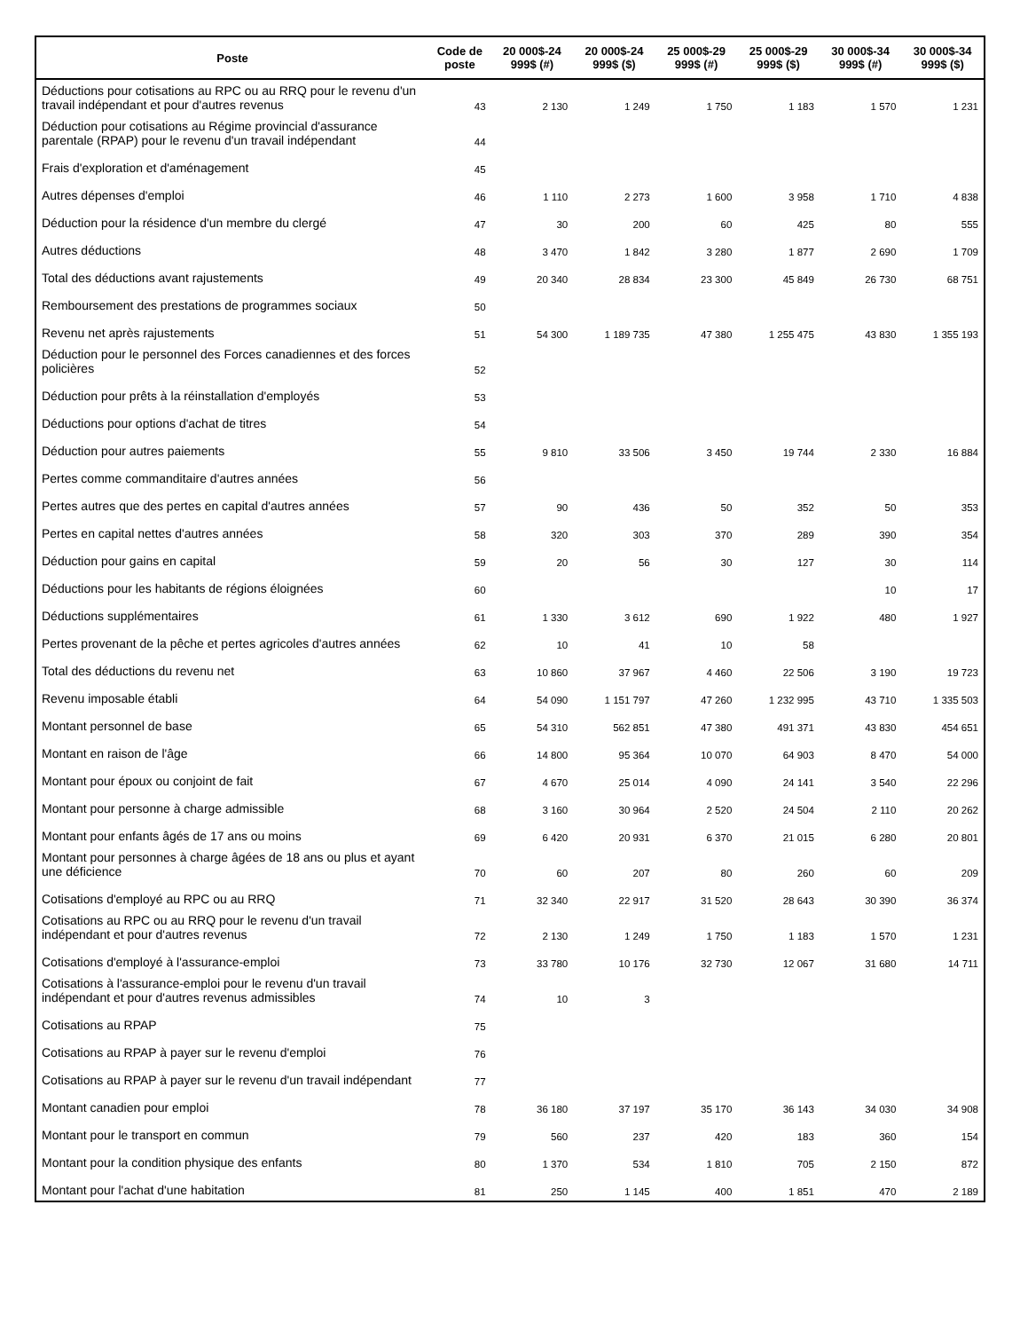| Poste | Code de poste | 20 000$-24 999$ (#) | 20 000$-24 999$ ($) | 25 000$-29 999$ (#) | 25 000$-29 999$ ($) | 30 000$-34 999$ (#) | 30 000$-34 999$ ($) |
| --- | --- | --- | --- | --- | --- | --- | --- |
| Déductions pour cotisations au RPC ou au RRQ pour le revenu d'un travail indépendant et pour d'autres revenus | 43 | 2 130 | 1 249 | 1 750 | 1 183 | 1 570 | 1 231 |
| Déduction pour cotisations au Régime provincial d'assurance parentale (RPAP) pour le revenu d'un travail indépendant | 44 | | | | | | |
| Frais d'exploration et d'aménagement | 45 | | | | | | |
| Autres dépenses d'emploi | 46 | 1 110 | 2 273 | 1 600 | 3 958 | 1 710 | 4 838 |
| Déduction pour la résidence d'un membre du clergé | 47 | 30 | 200 | 60 | 425 | 80 | 555 |
| Autres déductions | 48 | 3 470 | 1 842 | 3 280 | 1 877 | 2 690 | 1 709 |
| Total des déductions avant rajustements | 49 | 20 340 | 28 834 | 23 300 | 45 849 | 26 730 | 68 751 |
| Remboursement des prestations de programmes sociaux | 50 | | | | | | |
| Revenu net après rajustements | 51 | 54 300 | 1 189 735 | 47 380 | 1 255 475 | 43 830 | 1 355 193 |
| Déduction pour le personnel des Forces canadiennes et des forces policières | 52 | | | | | | |
| Déduction pour prêts à la réinstallation d'employés | 53 | | | | | | |
| Déductions pour options d'achat de titres | 54 | | | | | | |
| Déduction pour autres paiements | 55 | 9 810 | 33 506 | 3 450 | 19 744 | 2 330 | 16 884 |
| Pertes comme commanditaire d'autres années | 56 | | | | | | |
| Pertes autres que des pertes en capital d'autres années | 57 | 90 | 436 | 50 | 352 | 50 | 353 |
| Pertes en capital nettes d'autres années | 58 | 320 | 303 | 370 | 289 | 390 | 354 |
| Déduction pour gains en capital | 59 | 20 | 56 | 30 | 127 | 30 | 114 |
| Déductions pour les habitants de régions éloignées | 60 | | | | | 10 | 17 |
| Déductions supplémentaires | 61 | 1 330 | 3 612 | 690 | 1 922 | 480 | 1 927 |
| Pertes provenant de la pêche et pertes agricoles d'autres années | 62 | 10 | 41 | 10 | 58 | | |
| Total des déductions du revenu net | 63 | 10 860 | 37 967 | 4 460 | 22 506 | 3 190 | 19 723 |
| Revenu imposable établi | 64 | 54 090 | 1 151 797 | 47 260 | 1 232 995 | 43 710 | 1 335 503 |
| Montant personnel de base | 65 | 54 310 | 562 851 | 47 380 | 491 371 | 43 830 | 454 651 |
| Montant en raison de l'âge | 66 | 14 800 | 95 364 | 10 070 | 64 903 | 8 470 | 54 000 |
| Montant pour époux ou conjoint de fait | 67 | 4 670 | 25 014 | 4 090 | 24 141 | 3 540 | 22 296 |
| Montant pour personne à charge admissible | 68 | 3 160 | 30 964 | 2 520 | 24 504 | 2 110 | 20 262 |
| Montant pour enfants âgés de 17 ans ou moins | 69 | 6 420 | 20 931 | 6 370 | 21 015 | 6 280 | 20 801 |
| Montant pour personnes à charge âgées de 18 ans ou plus et ayant une déficience | 70 | 60 | 207 | 80 | 260 | 60 | 209 |
| Cotisations d'employé au RPC ou au RRQ | 71 | 32 340 | 22 917 | 31 520 | 28 643 | 30 390 | 36 374 |
| Cotisations au RPC ou au RRQ pour le revenu d'un travail indépendant et pour d'autres revenus | 72 | 2 130 | 1 249 | 1 750 | 1 183 | 1 570 | 1 231 |
| Cotisations d'employé à l'assurance-emploi | 73 | 33 780 | 10 176 | 32 730 | 12 067 | 31 680 | 14 711 |
| Cotisations à l'assurance-emploi pour le revenu d'un travail indépendant et pour d'autres revenus admissibles | 74 | 10 | 3 | | | | |
| Cotisations au RPAP | 75 | | | | | | |
| Cotisations au RPAP à payer sur le revenu d'emploi | 76 | | | | | | |
| Cotisations au RPAP à payer sur le revenu d'un travail indépendant | 77 | | | | | | |
| Montant canadien pour emploi | 78 | 36 180 | 37 197 | 35 170 | 36 143 | 34 030 | 34 908 |
| Montant pour le transport en commun | 79 | 560 | 237 | 420 | 183 | 360 | 154 |
| Montant pour la condition physique des enfants | 80 | 1 370 | 534 | 1 810 | 705 | 2 150 | 872 |
| Montant pour l'achat d'une habitation | 81 | 250 | 1 145 | 400 | 1 851 | 470 | 2 189 |